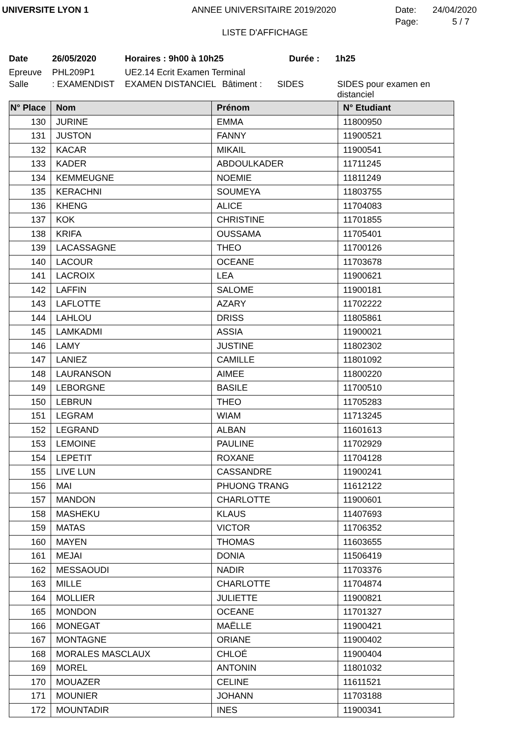UNIVERSITE LYON 1 ANNEE UNIVERSITAIRE 2019/2020 Date: 24/04/2020
Page: 5 / 7
LISTE D'AFFICHAGE
Date 26/05/2020 Horaires : 9h00 à 10h25 Durée : 1h25
Epreuve PHL209P1 UE2.14 Ecrit Examen Terminal
Salle: EXAMENDIST EXAMEN DISTANCIEL Bâtiment : SIDES SIDES pour examen en distanciel
| N° Place | Nom | Prénom | N° Etudiant |
| --- | --- | --- | --- |
| 130 | JURINE | EMMA | 11800950 |
| 131 | JUSTON | FANNY | 11900521 |
| 132 | KACAR | MIKAIL | 11900541 |
| 133 | KADER | ABDOULKADER | 11711245 |
| 134 | KEMMEUGNE | NOEMIE | 11811249 |
| 135 | KERACHNI | SOUMEYA | 11803755 |
| 136 | KHENG | ALICE | 11704083 |
| 137 | KOK | CHRISTINE | 11701855 |
| 138 | KRIFA | OUSSAMA | 11705401 |
| 139 | LACASSAGNE | THEO | 11700126 |
| 140 | LACOUR | OCEANE | 11703678 |
| 141 | LACROIX | LEA | 11900621 |
| 142 | LAFFIN | SALOME | 11900181 |
| 143 | LAFLOTTE | AZARY | 11702222 |
| 144 | LAHLOU | DRISS | 11805861 |
| 145 | LAMKADMI | ASSIA | 11900021 |
| 146 | LAMY | JUSTINE | 11802302 |
| 147 | LANIEZ | CAMILLE | 11801092 |
| 148 | LAURANSON | AIMEE | 11800220 |
| 149 | LEBORGNE | BASILE | 11700510 |
| 150 | LEBRUN | THEO | 11705283 |
| 151 | LEGRAM | WIAM | 11713245 |
| 152 | LEGRAND | ALBAN | 11601613 |
| 153 | LEMOINE | PAULINE | 11702929 |
| 154 | LEPETIT | ROXANE | 11704128 |
| 155 | LIVE LUN | CASSANDRE | 11900241 |
| 156 | MAI | PHUONG TRANG | 11612122 |
| 157 | MANDON | CHARLOTTE | 11900601 |
| 158 | MASHEKU | KLAUS | 11407693 |
| 159 | MATAS | VICTOR | 11706352 |
| 160 | MAYEN | THOMAS | 11603655 |
| 161 | MEJAI | DONIA | 11506419 |
| 162 | MESSAOUDI | NADIR | 11703376 |
| 163 | MILLE | CHARLOTTE | 11704874 |
| 164 | MOLLIER | JULIETTE | 11900821 |
| 165 | MONDON | OCEANE | 11701327 |
| 166 | MONEGAT | MAËLLE | 11900421 |
| 167 | MONTAGNE | ORIANE | 11900402 |
| 168 | MORALES MASCLAUX | CHLOÉ | 11900404 |
| 169 | MOREL | ANTONIN | 11801032 |
| 170 | MOUAZER | CELINE | 11611521 |
| 171 | MOUNIER | JOHANN | 11703188 |
| 172 | MOUNTADIR | INES | 11900341 |